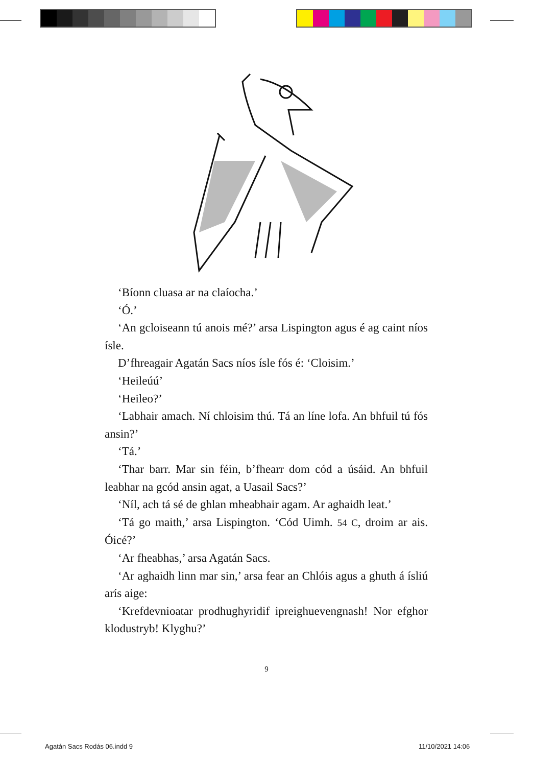‘Bíonn cluasa ar na claíocha.’
‘Ó.’
‘An gcloiseann tú anois mé?’ arsa Lispington agus é ag caint níos ísle.
D’fhreagair Agatán Sacs níos ísle fós é: ‘Cloisim.’
‘Heileúú’
‘Heileo?’
‘Labhair amach. Ní chloisim thú. Tá an líne lofa. An bhfuil tú fós ansin?’
‘Tá.’
‘Thar barr. Mar sin féin, b’fhearr dom cód a úsáid. An bhfuil leabhar na gcód ansin agat, a Uasail Sacs?’
‘Níl, ach tá sé de ghlan mheabhair agam. Ar aghaidh leat.’
‘Tá go maith,’ arsa Lispington. ‘Cód Uimh. 54 C, droim ar ais. Óicé?’
‘Ar fheabhas,’ arsa Agatán Sacs.
‘Ar aghaidh linn mar sin,’ arsa fear an Chlóis agus a ghuth á ísliú arís aige:
‘Krefdevnioatar prodhughyridif ipreighuevengnash! Nor efghor klodustryb! Klyghu?’
9
Agatán Sacs Rodás 06.indd 9 11/10/2021 14:06